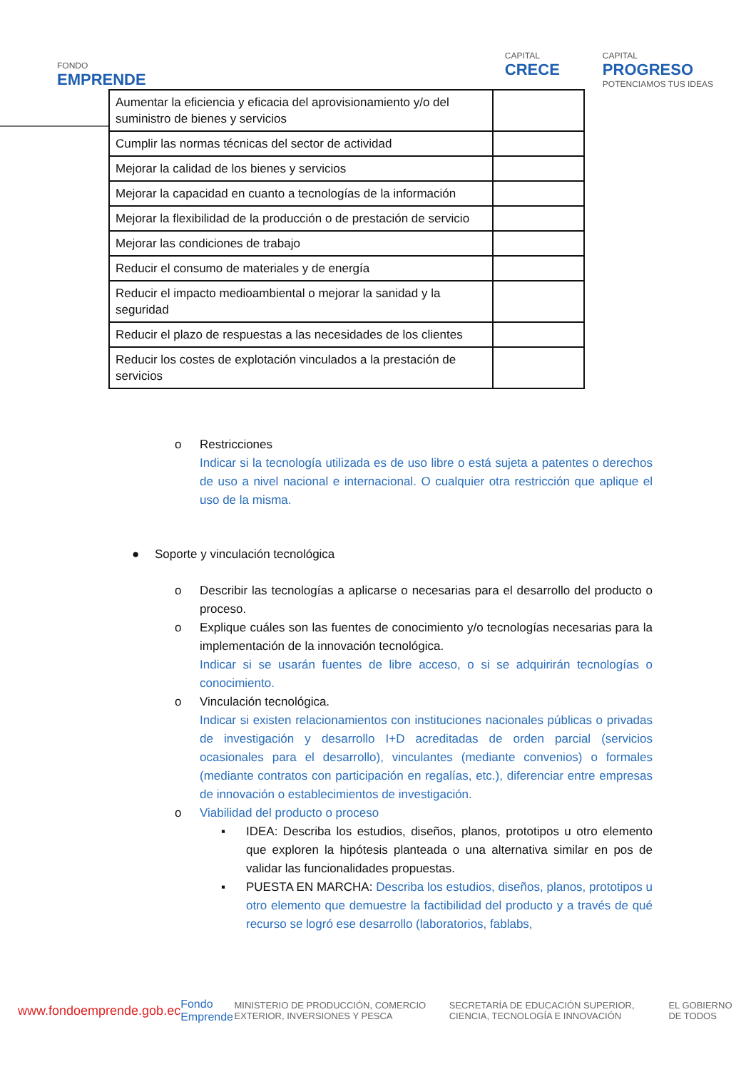FONDO
EMPRENDE
CAPITAL
CRECE
CAPITAL
PROGRESO
POTENCIAMOS TUS IDEAS
| Aumentar la eficiencia y eficacia del aprovisionamiento y/o del suministro de bienes y servicios | |
| Cumplir las normas técnicas del sector de actividad | |
| Mejorar la calidad de los bienes y servicios | |
| Mejorar la capacidad en cuanto a tecnologías de la información | |
| Mejorar la flexibilidad de la producción o de prestación de servicio | |
| Mejorar las condiciones de trabajo | |
| Reducir el consumo de materiales y de energía | |
| Reducir el impacto medioambiental o mejorar la sanidad y la seguridad | |
| Reducir el plazo de respuestas a las necesidades de los clientes | |
| Reducir los costes de explotación vinculados a la prestación de servicios | |
o Restricciones
Indicar si la tecnología utilizada es de uso libre o está sujeta a patentes o derechos de uso a nivel nacional e internacional. O cualquier otra restricción que aplique el uso de la misma.
● Soporte y vinculación tecnológica
o Describir las tecnologías a aplicarse o necesarias para el desarrollo del producto o proceso.
o Explique cuáles son las fuentes de conocimiento y/o tecnologías necesarias para la implementación de la innovación tecnológica.
Indicar si se usarán fuentes de libre acceso, o si se adquirirán tecnologías o conocimiento.
o Vinculación tecnológica.
Indicar si existen relacionamientos con instituciones nacionales públicas o privadas de investigación y desarrollo I+D acreditadas de orden parcial (servicios ocasionales para el desarrollo), vinculantes (mediante convenios) o formales (mediante contratos con participación en regalías, etc.), diferenciar entre empresas de innovación o establecimientos de investigación.
o Viabilidad del producto o proceso
▪ IDEA: Describa los estudios, diseños, planos, prototipos u otro elemento que exploren la hipótesis planteada o una alternativa similar en pos de validar las funcionalidades propuestas.
▪ PUESTA EN MARCHA: Describa los estudios, diseños, planos, prototipos u otro elemento que demuestre la factibilidad del producto y a través de qué recurso se logró ese desarrollo (laboratorios, fablabs,
www.fondoemprende.gob.ec Fondo Emprende MINISTERIO DE PRODUCCIÓN, COMERCIO EXTERIOR, INVERSIONES Y PESCA SECRETARÍA DE EDUCACIÓN SUPERIOR, CIENCIA, TECNOLOGÍA E INNOVACIÓN EL GOBIERNO DE TODOS